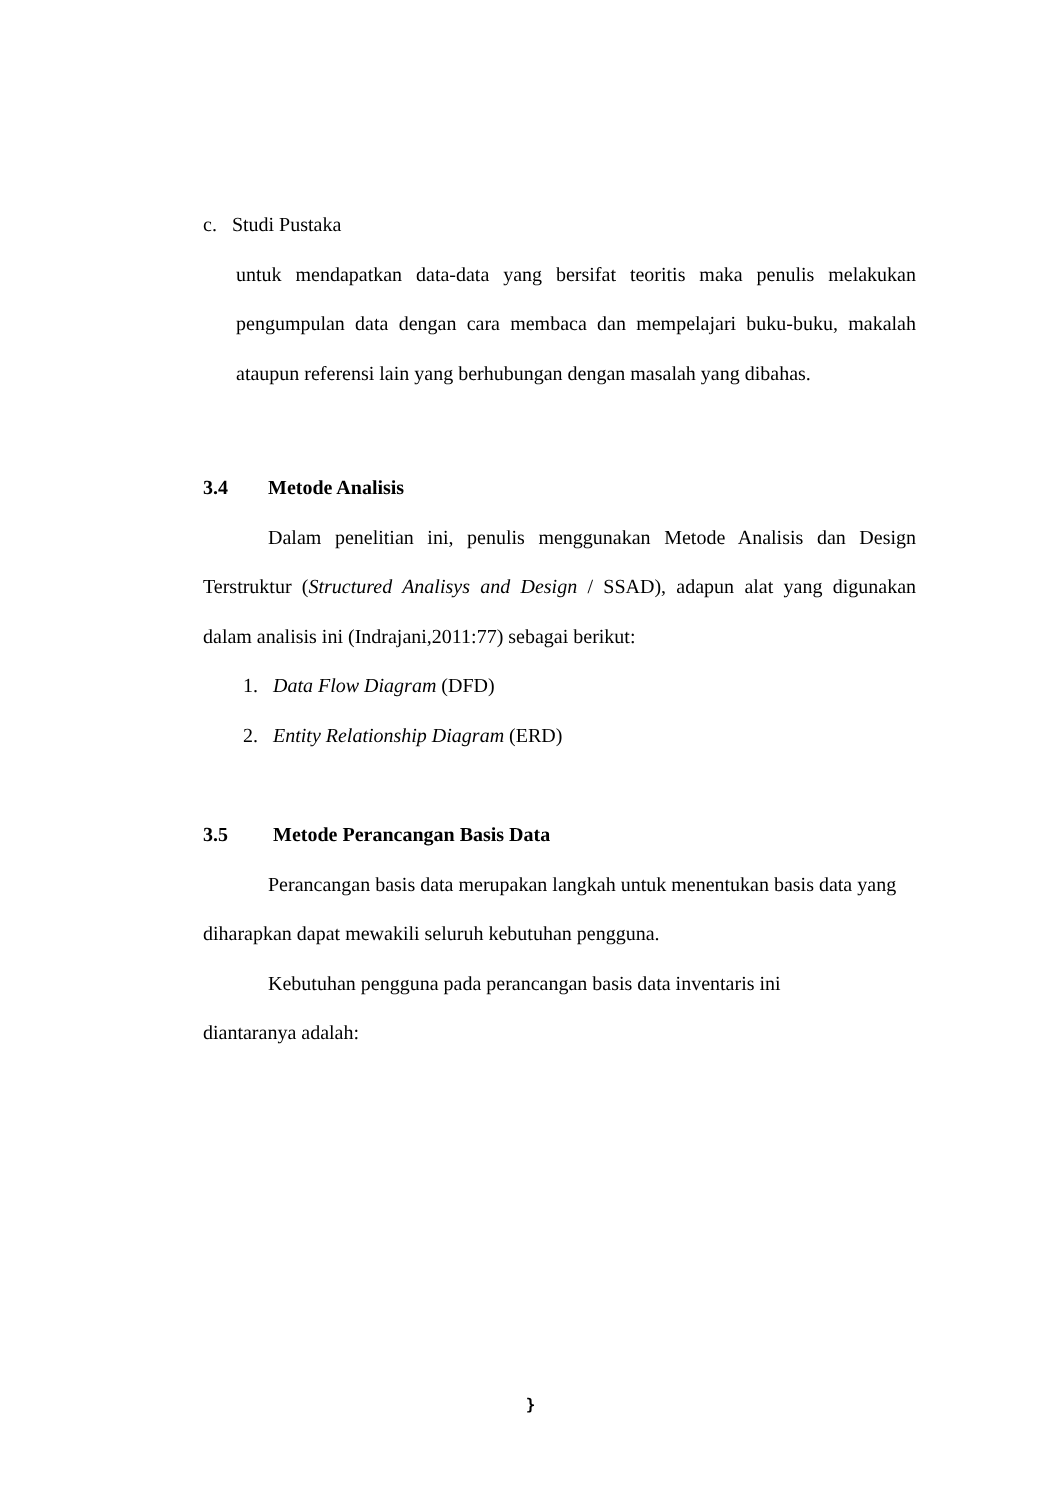c. Studi Pustaka
untuk mendapatkan data-data yang bersifat teoritis maka penulis melakukan pengumpulan data dengan cara membaca dan mempelajari buku-buku, makalah ataupun referensi lain yang berhubungan dengan masalah yang dibahas.
3.4 Metode Analisis
Dalam penelitian ini, penulis menggunakan Metode Analisis dan Design Terstruktur (Structured Analisys and Design / SSAD), adapun alat yang digunakan dalam analisis ini (Indrajani,2011:77) sebagai berikut:
1. Data Flow Diagram (DFD)
2. Entity Relationship Diagram (ERD)
3.5 Metode Perancangan Basis Data
Perancangan basis data merupakan langkah untuk menentukan basis data yang diharapkan dapat mewakili seluruh kebutuhan pengguna.
Kebutuhan pengguna pada perancangan basis data inventaris ini
diantaranya adalah:
}